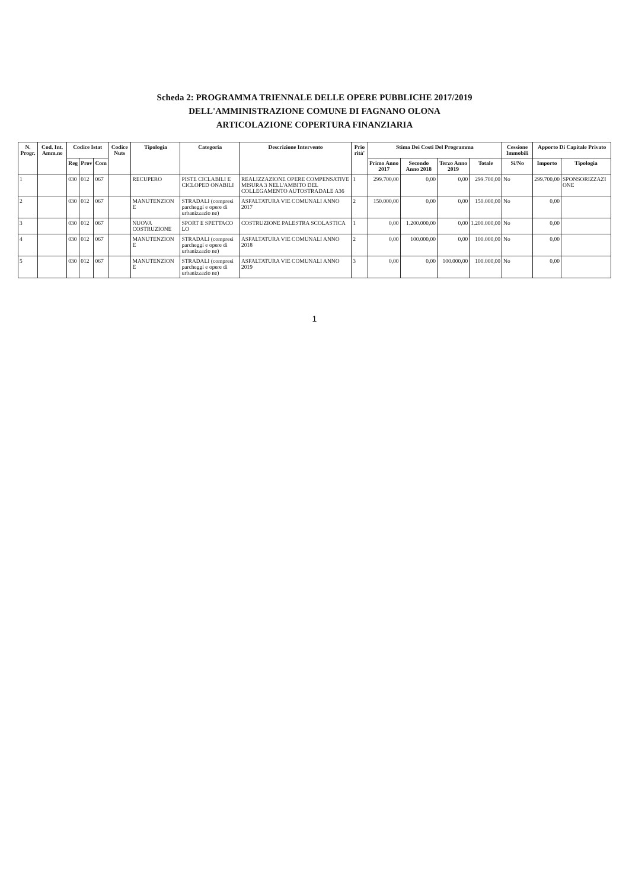Scheda 2: PROGRAMMA TRIENNALE DELLE OPERE PUBBLICHE 2017/2019
DELL'AMMINISTRAZIONE COMUNE DI FAGNANO OLONA
ARTICOLAZIONE COPERTURA FINANZIARIA
| N. Progr. | Cod. Int. Amm.ne | Codice Istat | | | Codice Nuts | Tipologia | Categoria | Descrizione Intervento | Prio rità' | Stima Dei Costi Del Programma | | | | Cessione Immobili | Apporto Di Capitale Privato | |
| --- | --- | --- | --- | --- | --- | --- | --- | --- | --- | --- | --- | --- | --- | --- | --- | --- |
| | | Reg | Prov | Com | | | | | | Primo Anno 2017 | Secondo Anno 2018 | Terzo Anno 2019 | Totale | Si/No | Importo | Tipologia |
| 1 | | 030 | 012 | 067 | | RECUPERO | PISTE CICLABILI E CICLOPED ONABILI | REALIZZAZIONE OPERE COMPENSATIVE MISURA 3 NELL'AMBITO DEL COLLEGAMENTO AUTOSTRADALE A36 | 1 | 299.700,00 | 0,00 | 0,00 | 299.700,00 | No | 299.700,00 | SPONSORIZZAZI ONE |
| 2 | | 030 | 012 | 067 | | MANUTENZION E | STRADALI (compresi parcheggi e opere di urbanizzazio ne) | ASFALTATURA VIE COMUNALI ANNO 2017 | 2 | 150.000,00 | 0,00 | 0,00 | 150.000,00 | No | 0,00 | |
| 3 | | 030 | 012 | 067 | | NUOVA COSTRUZIONE | SPORT E SPETTACO LO | COSTRUZIONE PALESTRA SCOLASTICA | 1 | 0,00 | 1.200.000,00 | 0,00 | 1.200.000,00 | No | 0,00 | |
| 4 | | 030 | 012 | 067 | | MANUTENZION E | STRADALI (compresi parcheggi e opere di urbanizzazio ne) | ASFALTATURA VIE COMUNALI ANNO 2018 | 2 | 0,00 | 100.000,00 | 0,00 | 100.000,00 | No | 0,00 | |
| 5 | | 030 | 012 | 067 | | MANUTENZION E | STRADALI (compresi parcheggi e opere di urbanizzazio ne) | ASFALTATURA VIE COMUNALI ANNO 2019 | 3 | 0,00 | 0,00 | 100.000,00 | 100.000,00 | No | 0,00 | |
1